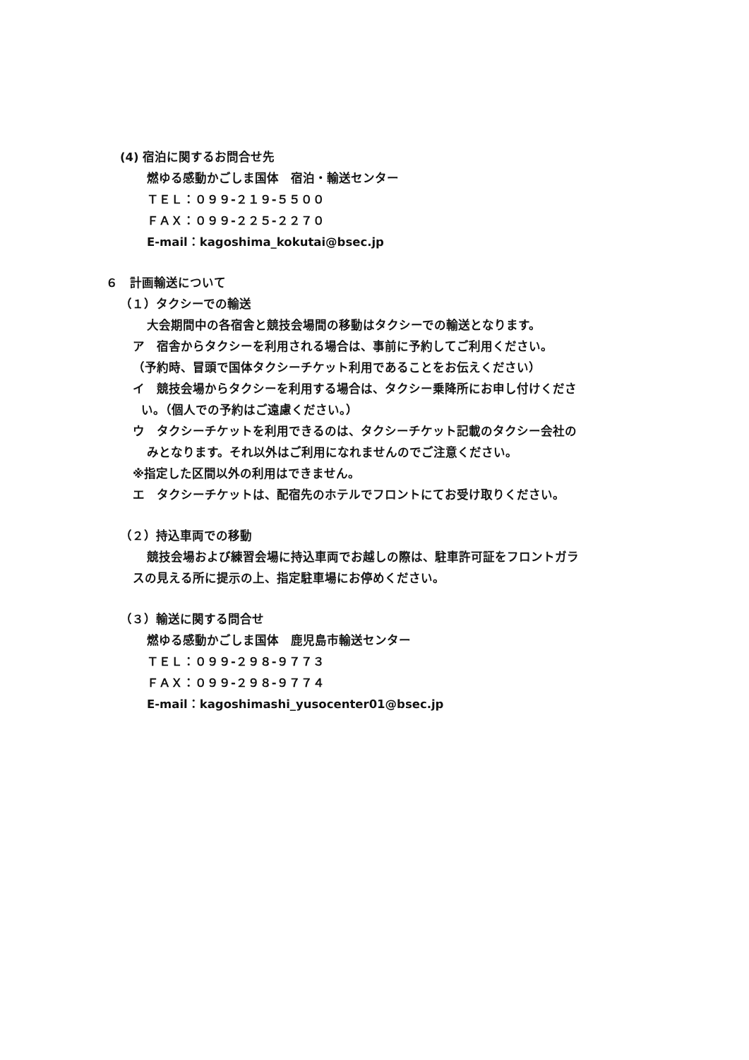(4) 宿泊に関するお問合せ先
燃ゆる感動かごしま国体　宿泊・輸送センター
ＴＥＬ：０９９-２１９-５５００
ＦＡＸ：０９９-２２５-２２７０
E-mail：kagoshima_kokutai@bsec.jp
６　計画輸送について
（１）タクシーでの輸送
大会期間中の各宿舎と競技会場間の移動はタクシーでの輸送となります。
ア　宿舎からタクシーを利用される場合は、事前に予約してご利用ください。
（予約時、冒頭で国体タクシーチケット利用であることをお伝えください）
イ　競技会場からタクシーを利用する場合は、タクシー乗降所にお申し付けくださ
い。（個人での予約はご遠慮ください。）
ウ　タクシーチケットを利用できるのは、タクシーチケット記載のタクシー会社の
みとなります。それ以外はご利用になれませんのでご注意ください。
※指定した区間以外の利用はできません。
エ　タクシーチケットは、配宿先のホテルでフロントにてお受け取りください。
（２）持込車両での移動
競技会場および練習会場に持込車両でお越しの際は、駐車許可証をフロントガラ
スの見える所に提示の上、指定駐車場にお停めください。
（３）輸送に関する問合せ
燃ゆる感動かごしま国体　鹿児島市輸送センター
ＴＥＬ：０９９-２９８-９７７３
ＦＡＸ：０９９-２９８-９７７４
E-mail：kagoshimashi_yusocenter01@bsec.jp